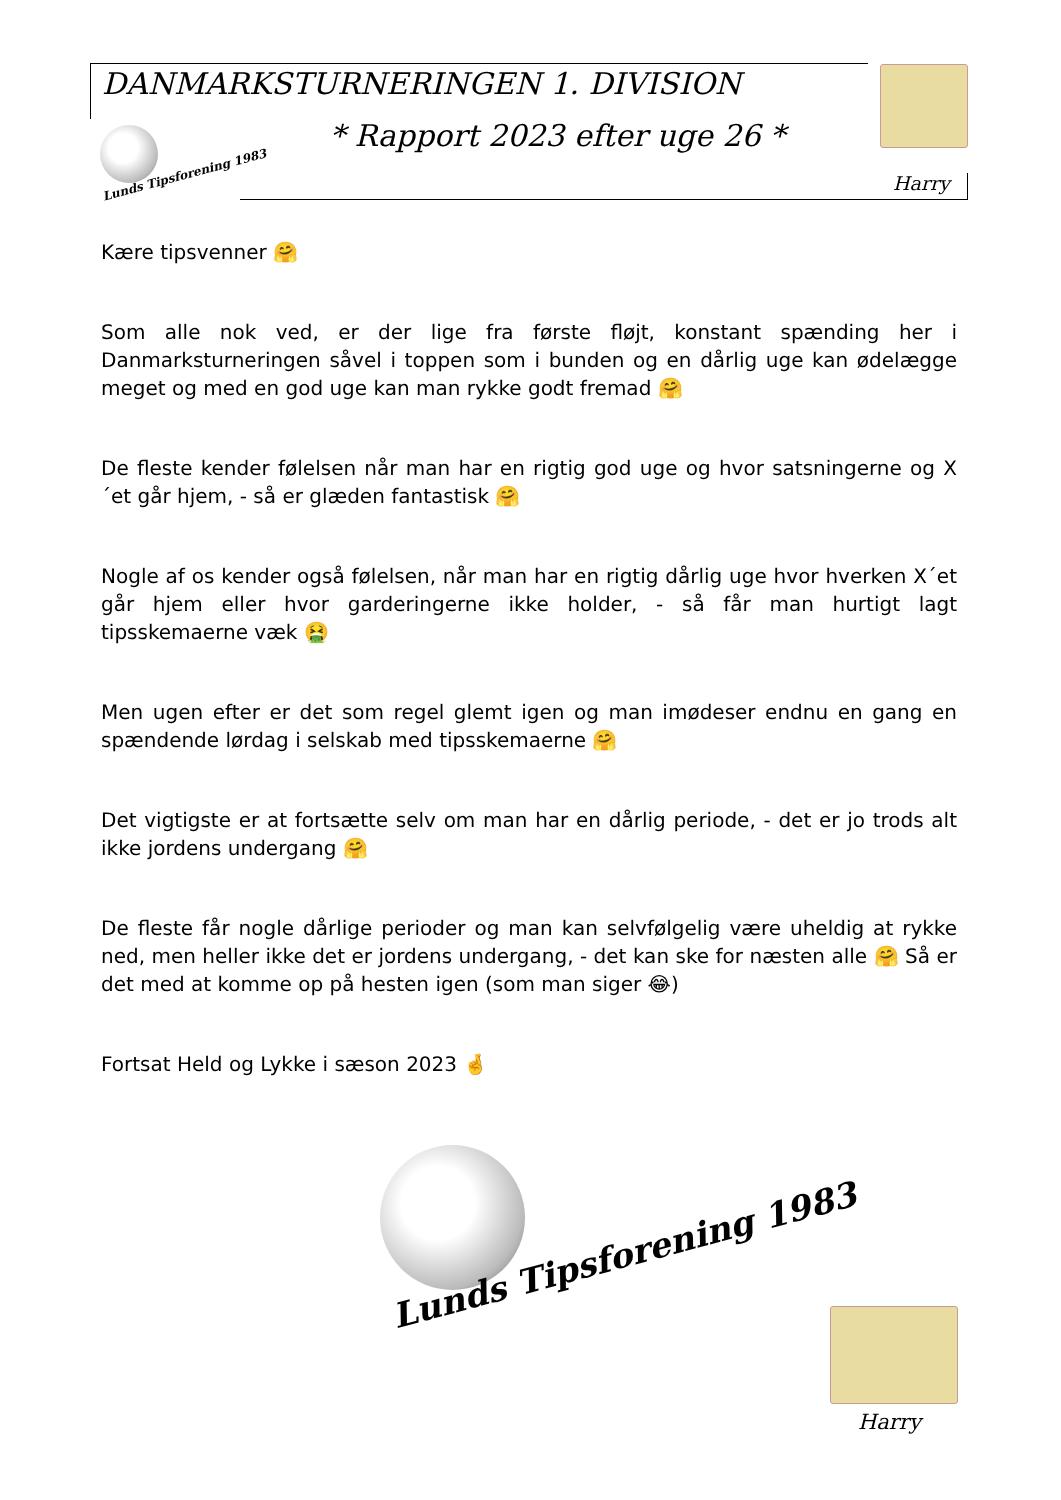DANMARKSTURNERINGEN 1. DIVISION
Lunds Tipsforening 1983
* Rapport 2023 efter uge 26 *
Harry
Kære tipsvenner 🤗
Som alle nok ved, er der lige fra første fløjt, konstant spænding her i Danmarksturneringen såvel i toppen som i bunden og en dårlig uge kan ødelægge meget og med en god uge kan man rykke godt fremad 🤗
De fleste kender følelsen når man har en rigtig god uge og hvor satsningerne og X´et går hjem, - så er glæden fantastisk 🤗
Nogle af os kender også følelsen, når man har en rigtig dårlig uge hvor hverken X´et går hjem eller hvor garderingerne ikke holder, - så får man hurtigt lagt tipsskemaerne væk 🤮
Men ugen efter er det som regel glemt igen og man imødeser endnu en gang en spændende lørdag i selskab med tipsskemaerne 🤗
Det vigtigste er at fortsætte selv om man har en dårlig periode, - det er jo trods alt ikke jordens undergang 🤗
De fleste får nogle dårlige perioder og man kan selvfølgelig være uheldig at rykke ned, men heller ikke det er jordens undergang, - det kan ske for næsten alle 🤗 Så er det med at komme op på hesten igen (som man siger 😂)
Fortsat Held og Lykke i sæson 2023 🤞
Lunds Tipsforening 1983
Harry